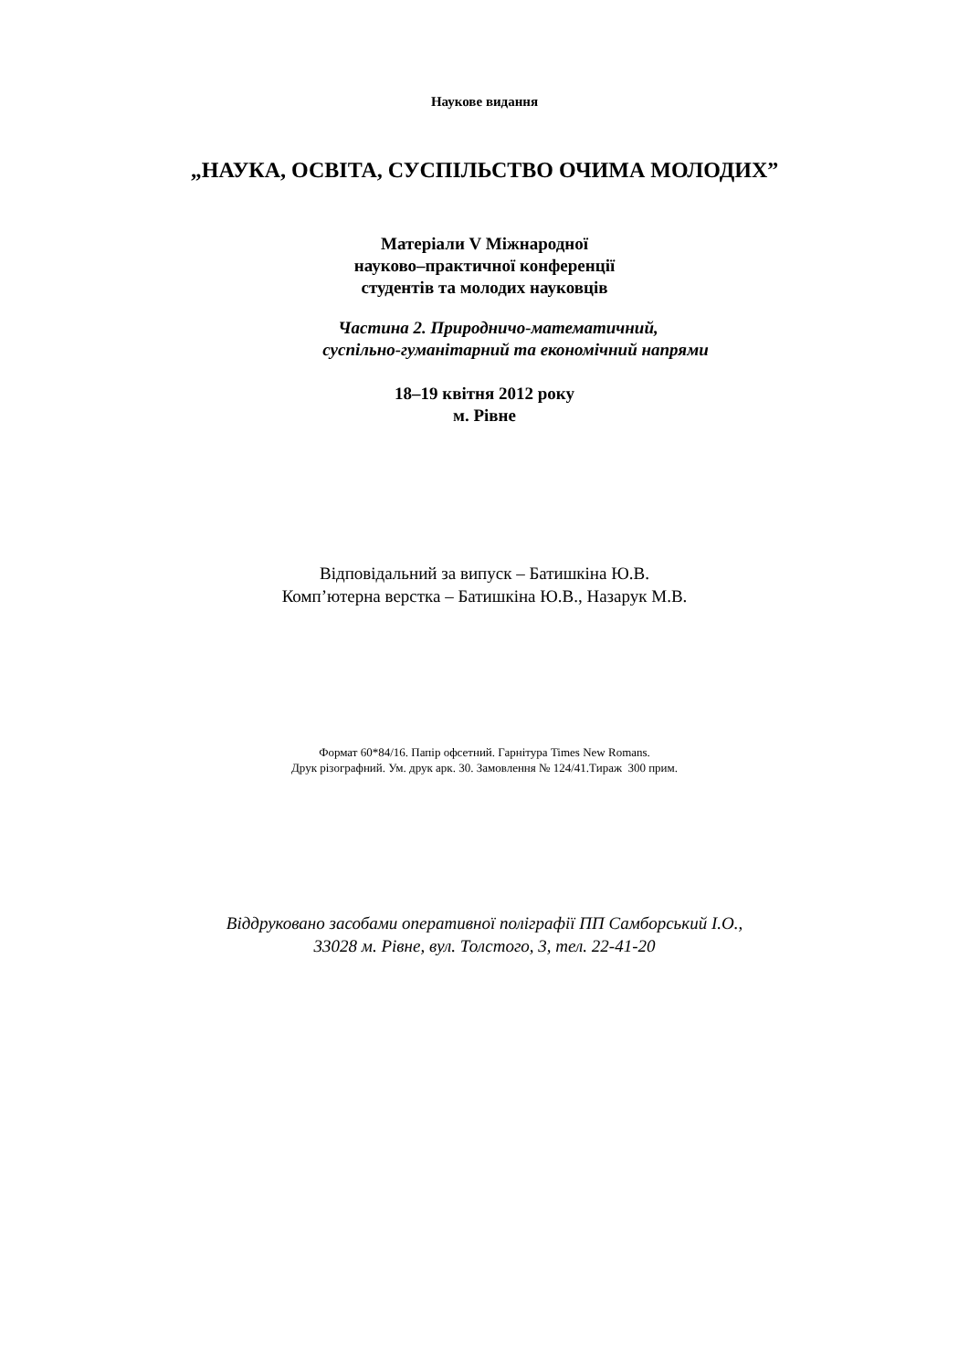Наукове видання
„НАУКА, ОСВІТА, СУСПІЛЬСТВО ОЧИМА МОЛОДИХ”
Матеріали V Міжнародної
науково–практичної конференції
студентів та молодих науковців
Частина 2. Природничо-математичний,
суспільно-гуманітарний та економічний напрями
18–19 квітня 2012 року
м. Рівне
Відповідальний за випуск – Батишкіна Ю.В.
Комп’ютерна верстка – Батишкіна Ю.В., Назарук М.В.
Формат 60*84/16. Папір офсетний. Гарнітура Times New Romans.
Друк різографний. Ум. друк арк. 30. Замовлення № 124/41.Тираж 300 прим.
Віддруковано засобами оперативної поліграфії ПП Самборський І.О.,
33028 м. Рівне, вул. Толстого, 3, тел. 22-41-20